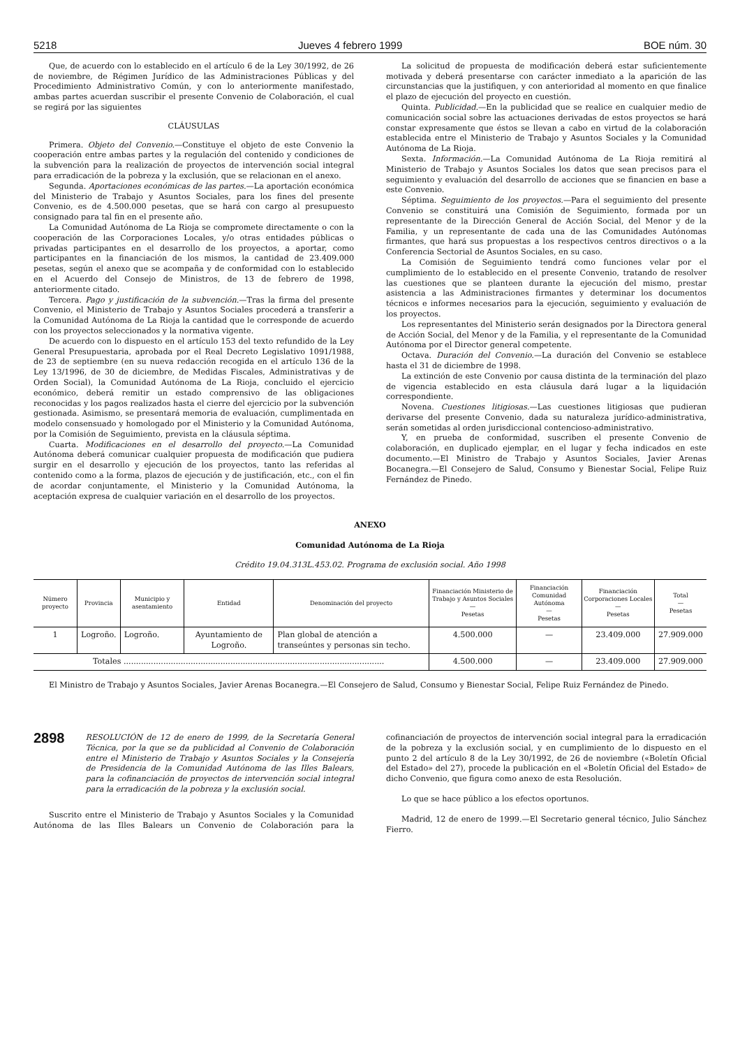5218 Jueves 4 febrero 1999 BOE núm. 30
Que, de acuerdo con lo establecido en el artículo 6 de la Ley 30/1992, de 26 de noviembre, de Régimen Jurídico de las Administraciones Públicas y del Procedimiento Administrativo Común, y con lo anteriormente manifestado, ambas partes acuerdan suscribir el presente Convenio de Colaboración, el cual se regirá por las siguientes
CLÁUSULAS
Primera. Objeto del Convenio.—Constituye el objeto de este Convenio la cooperación entre ambas partes y la regulación del contenido y condiciones de la subvención para la realización de proyectos de intervención social integral para erradicación de la pobreza y la exclusión, que se relacionan en el anexo.
Segunda. Aportaciones económicas de las partes.—La aportación económica del Ministerio de Trabajo y Asuntos Sociales, para los fines del presente Convenio, es de 4.500.000 pesetas, que se hará con cargo al presupuesto consignado para tal fin en el presente año.
La Comunidad Autónoma de La Rioja se compromete directamente o con la cooperación de las Corporaciones Locales, y/o otras entidades públicas o privadas participantes en el desarrollo de los proyectos, a aportar, como participantes en la financiación de los mismos, la cantidad de 23.409.000 pesetas, según el anexo que se acompaña y de conformidad con lo establecido en el Acuerdo del Consejo de Ministros, de 13 de febrero de 1998, anteriormente citado.
Tercera. Pago y justificación de la subvención.—Tras la firma del presente Convenio, el Ministerio de Trabajo y Asuntos Sociales procederá a transferir a la Comunidad Autónoma de La Rioja la cantidad que le corresponde de acuerdo con los proyectos seleccionados y la normativa vigente.
De acuerdo con lo dispuesto en el artículo 153 del texto refundido de la Ley General Presupuestaria, aprobada por el Real Decreto Legislativo 1091/1988, de 23 de septiembre (en su nueva redacción recogida en el artículo 136 de la Ley 13/1996, de 30 de diciembre, de Medidas Fiscales, Administrativas y de Orden Social), la Comunidad Autónoma de La Rioja, concluido el ejercicio económico, deberá remitir un estado comprensivo de las obligaciones reconocidas y los pagos realizados hasta el cierre del ejercicio por la subvención gestionada. Asimismo, se presentará memoria de evaluación, cumplimentada en modelo consensuado y homologado por el Ministerio y la Comunidad Autónoma, por la Comisión de Seguimiento, prevista en la cláusula séptima.
Cuarta. Modificaciones en el desarrollo del proyecto.—La Comunidad Autónoma deberá comunicar cualquier propuesta de modificación que pudiera surgir en el desarrollo y ejecución de los proyectos, tanto las referidas al contenido como a la forma, plazos de ejecución y de justificación, etc., con el fin de acordar conjuntamente, el Ministerio y la Comunidad Autónoma, la aceptación expresa de cualquier variación en el desarrollo de los proyectos.
La solicitud de propuesta de modificación deberá estar suficientemente motivada y deberá presentarse con carácter inmediato a la aparición de las circunstancias que la justifiquen, y con anterioridad al momento en que finalice el plazo de ejecución del proyecto en cuestión.
Quinta. Publicidad.—En la publicidad que se realice en cualquier medio de comunicación social sobre las actuaciones derivadas de estos proyectos se hará constar expresamente que éstos se llevan a cabo en virtud de la colaboración establecida entre el Ministerio de Trabajo y Asuntos Sociales y la Comunidad Autónoma de La Rioja.
Sexta. Información.—La Comunidad Autónoma de La Rioja remitirá al Ministerio de Trabajo y Asuntos Sociales los datos que sean precisos para el seguimiento y evaluación del desarrollo de acciones que se financien en base a este Convenio.
Séptima. Seguimiento de los proyectos.—Para el seguimiento del presente Convenio se constituirá una Comisión de Seguimiento, formada por un representante de la Dirección General de Acción Social, del Menor y de la Familia, y un representante de cada una de las Comunidades Autónomas firmantes, que hará sus propuestas a los respectivos centros directivos o a la Conferencia Sectorial de Asuntos Sociales, en su caso.
La Comisión de Seguimiento tendrá como funciones velar por el cumplimiento de lo establecido en el presente Convenio, tratando de resolver las cuestiones que se planteen durante la ejecución del mismo, prestar asistencia a las Administraciones firmantes y determinar los documentos técnicos e informes necesarios para la ejecución, seguimiento y evaluación de los proyectos.
Los representantes del Ministerio serán designados por la Directora general de Acción Social, del Menor y de la Familia, y el representante de la Comunidad Autónoma por el Director general competente.
Octava. Duración del Convenio.—La duración del Convenio se establece hasta el 31 de diciembre de 1998.
La extinción de este Convenio por causa distinta de la terminación del plazo de vigencia establecido en esta cláusula dará lugar a la liquidación correspondiente.
Novena. Cuestiones litigiosas.—Las cuestiones litigiosas que pudieran derivarse del presente Convenio, dada su naturaleza jurídico-administrativa, serán sometidas al orden jurisdiccional contencioso-administrativo.
Y, en prueba de conformidad, suscriben el presente Convenio de colaboración, en duplicado ejemplar, en el lugar y fecha indicados en este documento.—El Ministro de Trabajo y Asuntos Sociales, Javier Arenas Bocanegra.—El Consejero de Salud, Consumo y Bienestar Social, Felipe Ruiz Fernández de Pinedo.
ANEXO
Comunidad Autónoma de La Rioja
Crédito 19.04.313L.453.02. Programa de exclusión social. Año 1998
| Número proyecto | Provincia | Municipio y asentamiento | Entidad | Denominación del proyecto | Financiación Ministerio de Trabajo y Asuntos Sociales — Pesetas | Financiación Comunidad Autónoma — Pesetas | Financiación Corporaciones Locales — Pesetas | Total — Pesetas |
| --- | --- | --- | --- | --- | --- | --- | --- | --- |
| 1 | Logroño. | Logroño. | Ayuntamiento de Logroño. | Plan global de atención a transeúntes y personas sin techo. | 4.500.000 | — | 23.409.000 | 27.909.000 |
| Totales ......................................................................................................... | | | | | 4.500.000 | — | 23.409.000 | 27.909.000 |
El Ministro de Trabajo y Asuntos Sociales, Javier Arenas Bocanegra.—El Consejero de Salud, Consumo y Bienestar Social, Felipe Ruiz Fernández de Pinedo.
2898 RESOLUCIÓN de 12 de enero de 1999, de la Secretaría General Técnica, por la que se da publicidad al Convenio de Colaboración entre el Ministerio de Trabajo y Asuntos Sociales y la Consejería de Presidencia de la Comunidad Autónoma de las Illes Balears, para la cofinanciación de proyectos de intervención social integral para la erradicación de la pobreza y la exclusión social.
Suscrito entre el Ministerio de Trabajo y Asuntos Sociales y la Comunidad Autónoma de las Illes Balears un Convenio de Colaboración para la cofinanciación de proyectos de intervención social integral para la erradicación de la pobreza y la exclusión social, y en cumplimiento de lo dispuesto en el punto 2 del artículo 8 de la Ley 30/1992, de 26 de noviembre («Boletín Oficial del Estado» del 27), procede la publicación en el «Boletín Oficial del Estado» de dicho Convenio, que figura como anexo de esta Resolución.
Lo que se hace público a los efectos oportunos.
Madrid, 12 de enero de 1999.—El Secretario general técnico, Julio Sánchez Fierro.